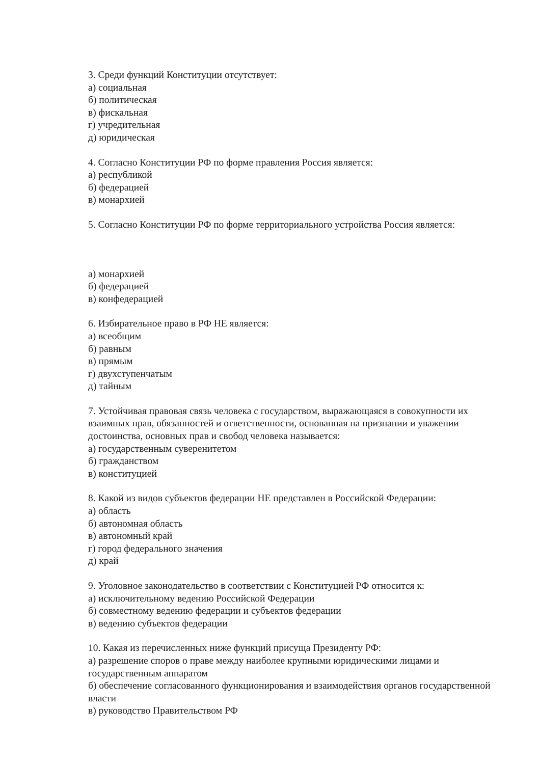3. Среди функций Конституции отсутствует:
а) социальная
б) политическая
в) фискальная
г) учредительная
д) юридическая
4. Согласно Конституции РФ по форме правления Россия является:
а) республикой
б) федерацией
в) монархией
5. Согласно Конституции РФ по форме территориального устройства Россия является:
а) монархией
б) федерацией
в) конфедерацией
6. Избирательное право в РФ НЕ является:
а) всеобщим
б) равным
в) прямым
г) двухступенчатым
д) тайным
7. Устойчивая правовая связь человека с государством, выражающаяся в совокупности их взаимных прав, обязанностей и ответственности, основанная на признании и уважении достоинства, основных прав и свобод человека называется:
а) государственным суверенитетом
б) гражданством
в) конституцией
8. Какой из видов субъектов федерации НЕ представлен в Российской Федерации:
а) область
б) автономная область
в) автономный край
г) город федерального значения
д) край
9. Уголовное законодательство в соответствии с Конституцией РФ относится к:
а) исключительному ведению Российской Федерации
б) совместному ведению федерации и субъектов федерации
в) ведению субъектов федерации
10. Какая из перечисленных ниже функций присуща Президенту РФ:
а) разрешение споров о праве между наиболее крупными юридическими лицами и государственным аппаратом
б) обеспечение согласованного функционирования и взаимодействия органов государственной власти
в) руководство Правительством РФ